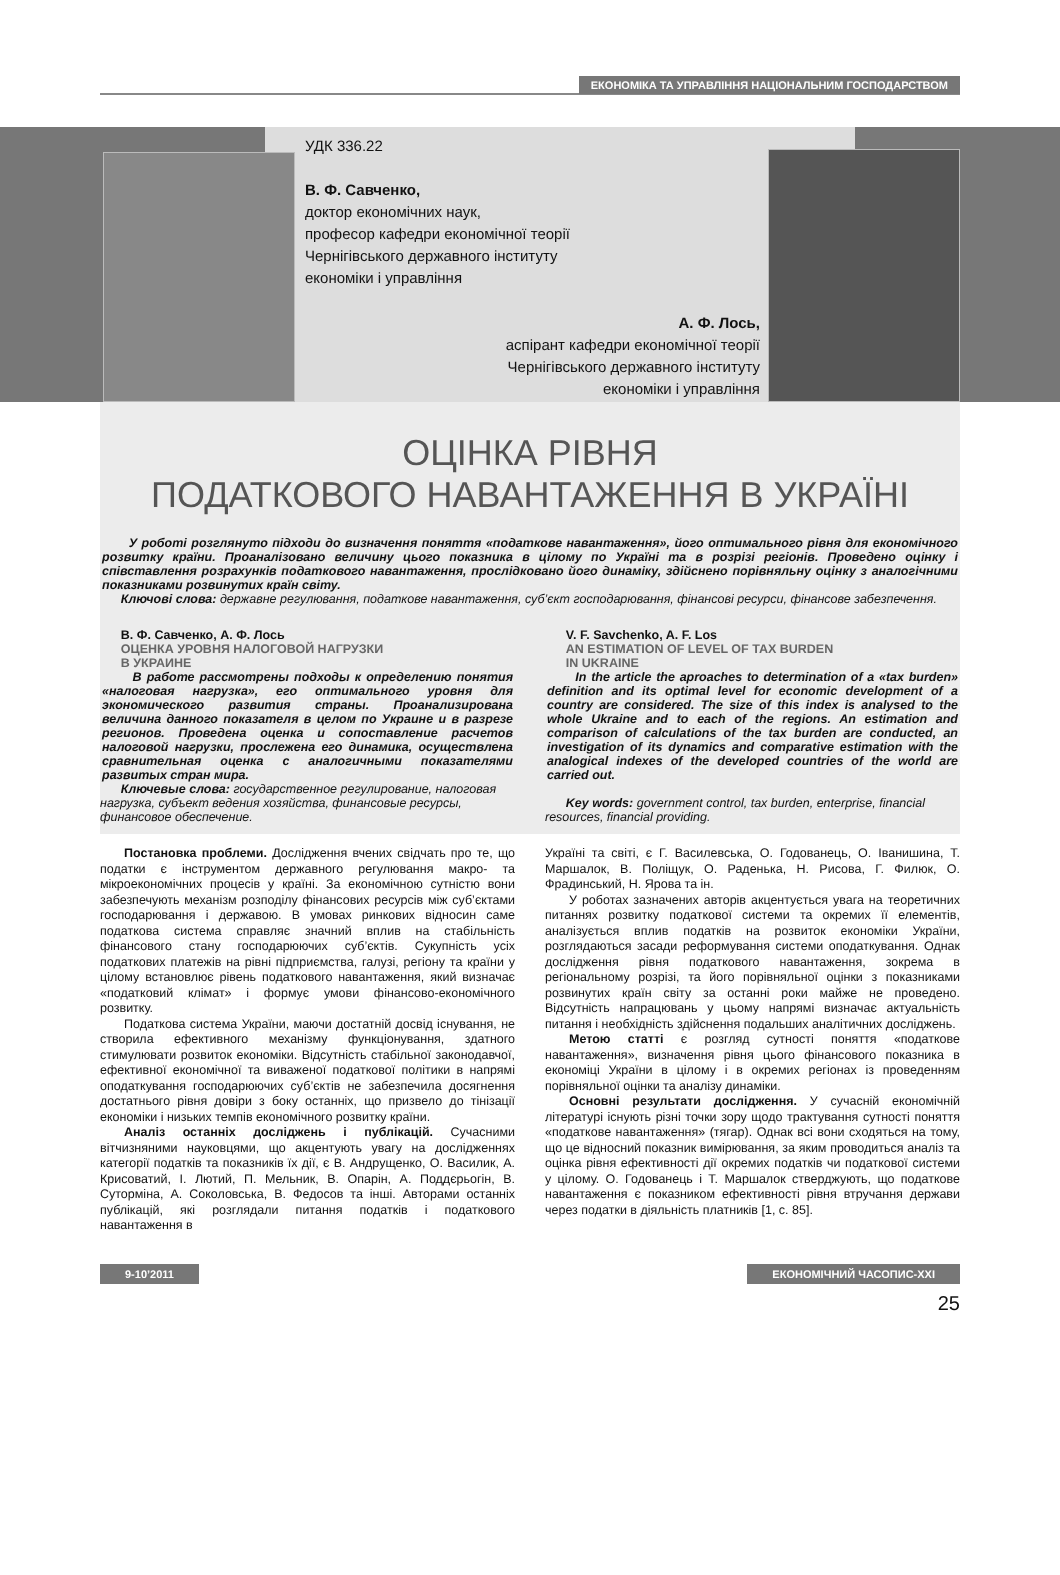ЕКОНОМІКА ТА УПРАВЛІННЯ НАЦІОНАЛЬНИМ ГОСПОДАРСТВОМ
УДК 336.22
В. Ф. Савченко,
доктор економічних наук,
професор кафедри економічної теорії
Чернігівського державного інституту
економіки і управління
А. Ф. Лось,
аспірант кафедри економічної теорії
Чернігівського державного інституту
економіки і управління
ОЦІНКА РІВНЯ
ПОДАТКОВОГО НАВАНТАЖЕННЯ В УКРАЇНІ
У роботі розглянуто підходи до визначення поняття «податкове навантаження», його оптимального рівня для економічного розвитку країни. Проаналізовано величину цього показника в цілому по Україні та в розрізі регіонів. Проведено оцінку і співставлення розрахунків податкового навантаження, прослідковано його динаміку, здійснено порівняльну оцінку з аналогічними показниками розвинутих країн світу.
Ключові слова: державне регулювання, податкове навантаження, суб’єкт господарювання, фінансові ресурси, фінансове забезпечення.
В. Ф. Савченко, А. Ф. Лось
ОЦЕНКА УРОВНЯ НАЛОГОВОЙ НАГРУЗКИ
В УКРАИНЕ
В работе рассмотрены подходы к определению понятия «налоговая нагрузка», его оптимального уровня для экономического развития страны. Проанализирована величина данного показателя в целом по Украине и в разрезе регионов. Проведена оценка и сопоставление расчетов налоговой нагрузки, прослежена его динамика, осуществлена сравнительная оценка с аналогичными показателями развитых стран мира.
Ключевые слова: государственное регулирование, налоговая нагрузка, субъект ведения хозяйства, финансовые ресурсы, финансовое обеспечение.
V. F. Savchenko, A. F. Los
AN ESTIMATION OF LEVEL OF TAX BURDEN
IN UKRAINE
In the article the aproaches to determination of a «tax burden» definition and its optimal level for economic development of a country are considered. The size of this index is analysed to the whole Ukraine and to each of the regions. An estimation and comparison of calculations of the tax burden are conducted, an investigation of its dynamics and comparative estimation with the analogical indexes of the developed countries of the world are carried out.
Key words: government control, tax burden, enterprise, financial resources, financial providing.
Постановка проблеми. Дослідження вчених свідчать про те, що податки є інструментом державного регулювання макро- та мікроекономічних процесів у країні. За економічною сутністю вони забезпечують механізм розподілу фінансових ресурсів між суб’єктами господарювання і державою. В умовах ринкових відносин саме податкова система справляє значний вплив на стабільність фінансового стану господарюючих суб’єктів. Сукупність усіх податкових платежів на рівні підприємства, галузі, регіону та країни у цілому встановлює рівень податкового навантаження, який визначає «податковий клімат» і формує умови фінансово-економічного розвитку.
Податкова система України, маючи достатній досвід існування, не створила ефективного механізму функціонування, здатного стимулювати розвиток економіки. Відсутність стабільної законодавчої, ефективної економічної та виваженої податкової політики в напрямі оподаткування господарюючих суб’єктів не забезпечила досягнення достатнього рівня довіри з боку останніх, що призвело до тінізації економіки і низьких темпів економічного розвитку країни.
Аналіз останніх досліджень і публікацій. Сучасними вітчизняними науковцями, що акцентують увагу на дослідженнях категорії податків та показників їх дії, є В. Андрущенко, О. Василик, А. Крисоватий, І. Лютий, П. Мельник, В. Опарін, А. Поддєрьогін, В. Суторміна, А. Соколовська, В. Федосов та інші. Авторами останніх публікацій, які розглядали питання податків і податкового навантаження в
Україні та світі, є Г. Василевська, О. Годованець, О. Іванишина, Т. Маршалок, В. Поліщук, О. Раденька, Н. Рисова, Г. Филюк, О. Фрадинський, Н. Ярова та ін.
У роботах зазначених авторів акцентується увага на теоретичних питаннях розвитку податкової системи та окремих її елементів, аналізується вплив податків на розвиток економіки України, розглядаються засади реформування системи оподаткування. Однак дослідження рівня податкового навантаження, зокрема в регіональному розрізі, та його порівняльної оцінки з показниками розвинутих країн світу за останні роки майже не проведено. Відсутність напрацювань у цьому напрямі визначає актуальність питання і необхідність здійснення подальших аналітичних досліджень.
Метою статті є розгляд сутності поняття «податкове навантаження», визначення рівня цього фінансового показника в економіці України в цілому і в окремих регіонах із проведенням порівняльної оцінки та аналізу динаміки.
Основні результати дослідження. У сучасній економічній літературі існують різні точки зору щодо трактування сутності поняття «податкове навантаження» (тягар). Однак всі вони сходяться на тому, що це відносний показник вимірювання, за яким проводиться аналіз та оцінка рівня ефективності дії окремих податків чи податкової системи у цілому. О. Годованець і Т. Маршалок стверджують, що податкове навантаження є показником ефективності рівня втручання держави через податки в діяльність платників [1, с. 85].
9-10’2011 ЕКОНОМІЧНИЙ ЧАСОПИС-XXI
25